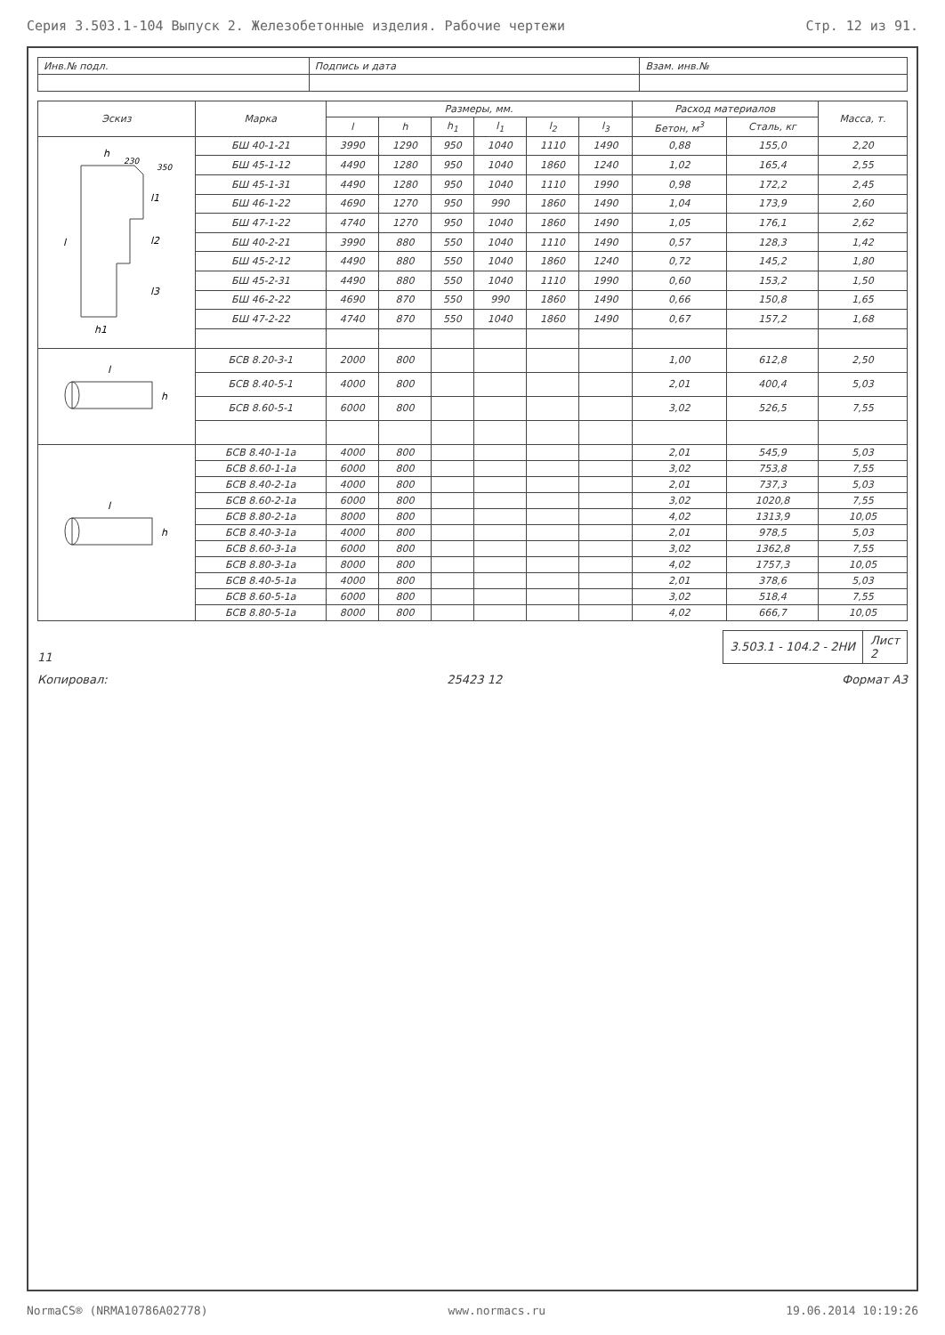Серия 3.503.1-104 Выпуск 2. Железобетонные изделия. Рабочие чертежи Стр. 12 из 91.
| Инв.№ подл. | Подпись и дата | Взам. инв.№ |
| Эскиз | Марка | Размеры, мм. | | | | | | Расход материалов | | Масса, т. |
| --- | --- | --- | --- | --- | --- | --- | --- | --- | --- | --- |
| | | l | h | h<sub>1</sub> | l<sub>1</sub> | l<sub>2</sub> | l<sub>3</sub> | Бетон, м<sup>3</sup> | Сталь, кг | |
| h 350 l1 l2 l3 l h1 230 | БШ 40-1-21 | 3990 | 1290 | 950 | 1040 | 1110 | 1490 | 0,88 | 155,0 | 2,20 |
| | БШ 45-1-12 | 4490 | 1280 | 950 | 1040 | 1860 | 1240 | 1,02 | 165,4 | 2,55 |
| | БШ 45-1-31 | 4490 | 1280 | 950 | 1040 | 1110 | 1990 | 0,98 | 172,2 | 2,45 |
| | БШ 46-1-22 | 4690 | 1270 | 950 | 990 | 1860 | 1490 | 1,04 | 173,9 | 2,60 |
| | БШ 47-1-22 | 4740 | 1270 | 950 | 1040 | 1860 | 1490 | 1,05 | 176,1 | 2,62 |
| | БШ 40-2-21 | 3990 | 880 | 550 | 1040 | 1110 | 1490 | 0,57 | 128,3 | 1,42 |
| | БШ 45-2-12 | 4490 | 880 | 550 | 1040 | 1860 | 1240 | 0,72 | 145,2 | 1,80 |
| | БШ 45-2-31 | 4490 | 880 | 550 | 1040 | 1110 | 1990 | 0,60 | 153,2 | 1,50 |
| | БШ 46-2-22 | 4690 | 870 | 550 | 990 | 1860 | 1490 | 0,66 | 150,8 | 1,65 |
| | БШ 47-2-22 | 4740 | 870 | 550 | 1040 | 1860 | 1490 | 0,67 | 157,2 | 1,68 |
| l h | БСВ 8.20-3-1 | 2000 | 800 | | | | | 1,00 | 612,8 | 2,50 |
| | БСВ 8.40-5-1 | 4000 | 800 | | | | | 2,01 | 400,4 | 5,03 |
| | БСВ 8.60-5-1 | 6000 | 800 | | | | | 3,02 | 526,5 | 7,55 |
| l h | БСВ 8.40-1-1а | 4000 | 800 | | | | | 2,01 | 545,9 | 5,03 |
| | БСВ 8.60-1-1а | 6000 | 800 | | | | | 3,02 | 753,8 | 7,55 |
| | БСВ 8.40-2-1а | 4000 | 800 | | | | | 2,01 | 737,3 | 5,03 |
| | БСВ 8.60-2-1а | 6000 | 800 | | | | | 3,02 | 1020,8 | 7,55 |
| | БСВ 8.80-2-1а | 8000 | 800 | | | | | 4,02 | 1313,9 | 10,05 |
| | БСВ 8.40-3-1а | 4000 | 800 | | | | | 2,01 | 978,5 | 5,03 |
| | БСВ 8.60-3-1а | 6000 | 800 | | | | | 3,02 | 1362,8 | 7,55 |
| | БСВ 8.80-3-1а | 8000 | 800 | | | | | 4,02 | 1757,3 | 10,05 |
| | БСВ 8.40-5-1а | 4000 | 800 | | | | | 2,01 | 378,6 | 5,03 |
| | БСВ 8.60-5-1а | 6000 | 800 | | | | | 3,02 | 518,4 | 7,55 |
| | БСВ 8.80-5-1а | 8000 | 800 | | | | | 4,02 | 666,7 | 10,05 |
11
| 3.503.1 - 104.2 - 2НИ | Лист 2 |
Копировал: 25423 12 Формат А3
NormaCS® (NRMA10786A02778) www.normacs.ru 19.06.2014 10:19:26